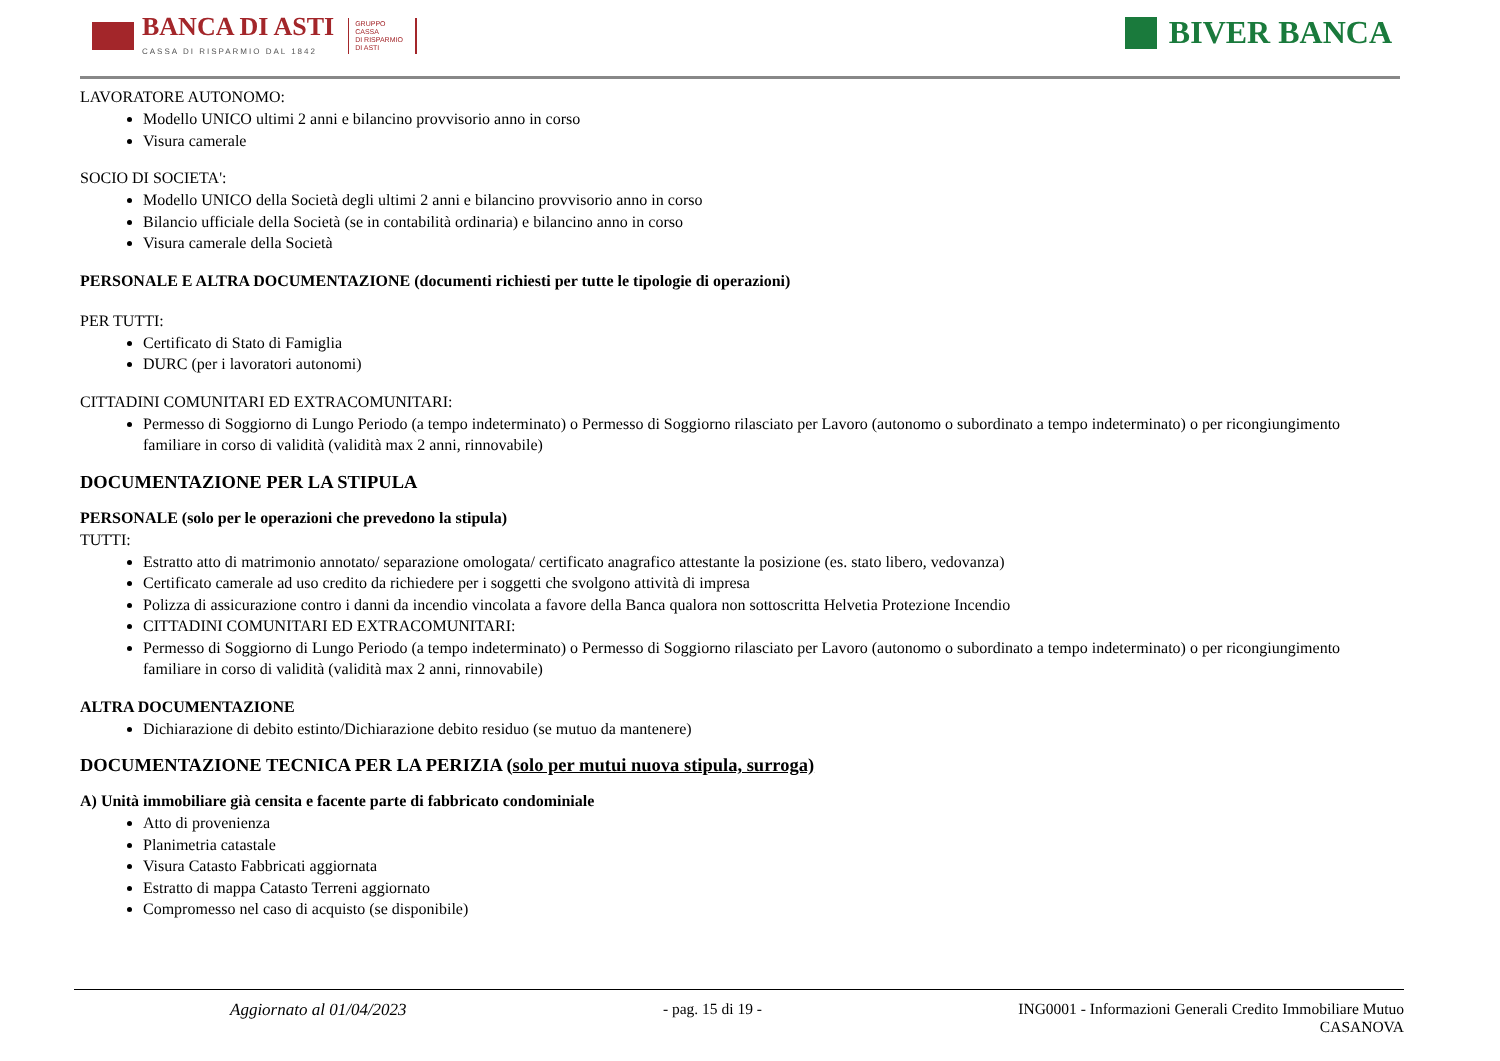BANCA DI ASTI
CASSA DI RISPARMIO DAL 1842
GRUPPO
CASSA
DI RISPARMIO
DI ASTI
BIVER BANCA
LAVORATORE AUTONOMO:
Modello UNICO ultimi 2 anni e bilancino provvisorio anno in corso
Visura camerale
SOCIO DI SOCIETA':
Modello UNICO della Società degli ultimi 2 anni e bilancino provvisorio anno in corso
Bilancio ufficiale della Società (se in contabilità ordinaria) e bilancino anno in corso
Visura camerale della Società
PERSONALE E ALTRA DOCUMENTAZIONE (documenti richiesti per tutte le tipologie di operazioni)
PER TUTTI:
Certificato di Stato di Famiglia
DURC (per i lavoratori autonomi)
CITTADINI COMUNITARI ED EXTRACOMUNITARI:
Permesso di Soggiorno di Lungo Periodo (a tempo indeterminato) o Permesso di Soggiorno rilasciato per Lavoro (autonomo o subordinato a tempo indeterminato) o per ricongiungimento familiare in corso di validità (validità max 2 anni, rinnovabile)
DOCUMENTAZIONE PER LA STIPULA
PERSONALE (solo per le operazioni che prevedono la stipula)
TUTTI:
Estratto atto di matrimonio annotato/ separazione omologata/ certificato anagrafico attestante la posizione (es. stato libero, vedovanza)
Certificato camerale ad uso credito da richiedere per i soggetti che svolgono attività di impresa
Polizza di assicurazione contro i danni da incendio vincolata a favore della Banca qualora non sottoscritta Helvetia Protezione Incendio
CITTADINI COMUNITARI ED EXTRACOMUNITARI:
Permesso di Soggiorno di Lungo Periodo (a tempo indeterminato) o Permesso di Soggiorno rilasciato per Lavoro (autonomo o subordinato a tempo indeterminato) o per ricongiungimento familiare in corso di validità (validità max 2 anni, rinnovabile)
ALTRA DOCUMENTAZIONE
Dichiarazione di debito estinto/Dichiarazione debito residuo (se mutuo da mantenere)
DOCUMENTAZIONE TECNICA PER LA PERIZIA (solo per mutui nuova stipula, surroga)
A) Unità immobiliare già censita e facente parte di fabbricato condominiale
Atto di provenienza
Planimetria catastale
Visura Catasto Fabbricati aggiornata
Estratto di mappa Catasto Terreni aggiornato
Compromesso nel caso di acquisto (se disponibile)
Aggiornato al 01/04/2023 - pag. 15 di 19 - ING0001 - Informazioni Generali Credito Immobiliare Mutuo
CASANOVA